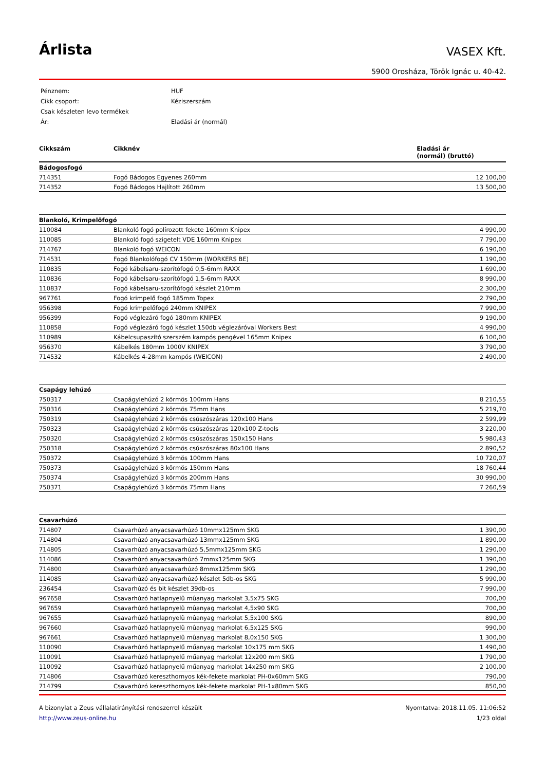Árlista
VASEX Kft.
5900 Orosháza, Török Ignác u. 40-42.
| Pénznem: | HUF |
| Cikk csoport: | Kéziszerszám |
| Csak készleten levo termékek | |
| Ár: | Eladási ár (normál) |
| Cikkszám | Cikknév | Eladási ár (normál) (bruttó) |
| --- | --- | --- |
| Bádogosfogó | | |
| 714351 | Fogó Bádogos Egyenes 260mm | 12 100,00 |
| 714352 | Fogó Bádogos Hajlított 260mm | 13 500,00 |
| Blankoló, Krimpelőfogó | | |
| 110084 | Blankoló fogó polírozott fekete 160mm Knipex | 4 990,00 |
| 110085 | Blankoló fogó szigetelt VDE 160mm Knipex | 7 790,00 |
| 714767 | Blankoló fogó WEICON | 6 190,00 |
| 714531 | Fogó Blankolófogó CV 150mm (WORKERS BE) | 1 190,00 |
| 110835 | Fogó kábelsaru-szorítófogó 0,5-6mm RAXX | 1 690,00 |
| 110836 | Fogó kábelsaru-szorítófogó 1,5-6mm RAXX | 8 990,00 |
| 110837 | Fogó kábelsaru-szorítófogó készlet 210mm | 2 300,00 |
| 967761 | Fogó krimpelő fogó 185mm Topex | 2 790,00 |
| 956398 | Fogó krimpelőfogó 240mm KNIPEX | 7 990,00 |
| 956399 | Fogó véglezáró fogó 180mm KNIPEX | 9 190,00 |
| 110858 | Fogó véglezáró fogó készlet 150db véglezáróval Workers Best | 4 990,00 |
| 110989 | Kábelcsupaszító szerszém kampós pengével 165mm Knipex | 6 100,00 |
| 956370 | Kábelkés 180mm 1000V KNIPEX | 3 790,00 |
| 714532 | Kábelkés 4-28mm kampós (WEICON) | 2 490,00 |
| Csapágy lehúzó | | |
| 750317 | Csapágylehúzó 2 körmös 100mm Hans | 8 210,55 |
| 750316 | Csapágylehúzó 2 körmös 75mm Hans | 5 219,70 |
| 750319 | Csapágylehúzó 2 körmös csúszószáras 120x100 Hans | 2 599,99 |
| 750323 | Csapágylehúzó 2 körmös csúszószáras 120x100 Z-tools | 3 220,00 |
| 750320 | Csapágylehúzó 2 körmös csúszószáras 150x150 Hans | 5 980,43 |
| 750318 | Csapágylehúzó 2 körmös csúszószáras 80x100 Hans | 2 890,52 |
| 750372 | Csapágylehúzó 3 körmös 100mm Hans | 10 720,07 |
| 750373 | Csapágylehúzó 3 körmös 150mm Hans | 18 760,44 |
| 750374 | Csapágylehúzó 3 körmös 200mm Hans | 30 990,00 |
| 750371 | Csapágylehúzó 3 körmös 75mm Hans | 7 260,59 |
| Csavarhúzó | | |
| 714807 | Csavarhúzó anyacsavarhúzó 10mmx125mm SKG | 1 390,00 |
| 714804 | Csavarhúzó anyacsavarhúzó 13mmx125mm SKG | 1 890,00 |
| 714805 | Csavarhúzó anyacsavarhúzó 5,5mmx125mm SKG | 1 290,00 |
| 114086 | Csavarhúzó anyacsavarhúzó 7mmx125mm SKG | 1 390,00 |
| 714800 | Csavarhúzó anyacsavarhúzó 8mmx125mm SKG | 1 290,00 |
| 114085 | Csavarhúzó anyacsavarhúzó készlet 5db-os SKG | 5 990,00 |
| 236454 | Csavarhúzó és bit készlet 39db-os | 7 990,00 |
| 967658 | Csavarhúzó hatlapnyelû mûanyag markolat 3,5x75 SKG | 700,00 |
| 967659 | Csavarhúzó hatlapnyelû mûanyag markolat 4,5x90 SKG | 700,00 |
| 967655 | Csavarhúzó hatlapnyelû mûanyag markolat 5,5x100 SKG | 890,00 |
| 967660 | Csavarhúzó hatlapnyelû mûanyag markolat 6,5x125 SKG | 990,00 |
| 967661 | Csavarhúzó hatlapnyelû mûanyag markolat 8,0x150 SKG | 1 300,00 |
| 110090 | Csavarhúzó hatlapnyelű műanyag markolat 10x175 mm SKG | 1 490,00 |
| 110091 | Csavarhúzó hatlapnyelű műanyag markolat 12x200 mm SKG | 1 790,00 |
| 110092 | Csavarhúzó hatlapnyelű műanyag markolat 14x250 mm SKG | 2 100,00 |
| 714806 | Csavarhúzó kereszthornyos kék-fekete markolat PH-0x60mm SKG | 790,00 |
| 714799 | Csavarhúzó kereszthornyos kék-fekete markolat PH-1x80mm SKG | 850,00 |
A bizonylat a Zeus vállalatirányítási rendszerrel készült
http://www.zeus-online.hu
Nyomtatva: 2018.11.05. 11:06:52
1/23 oldal